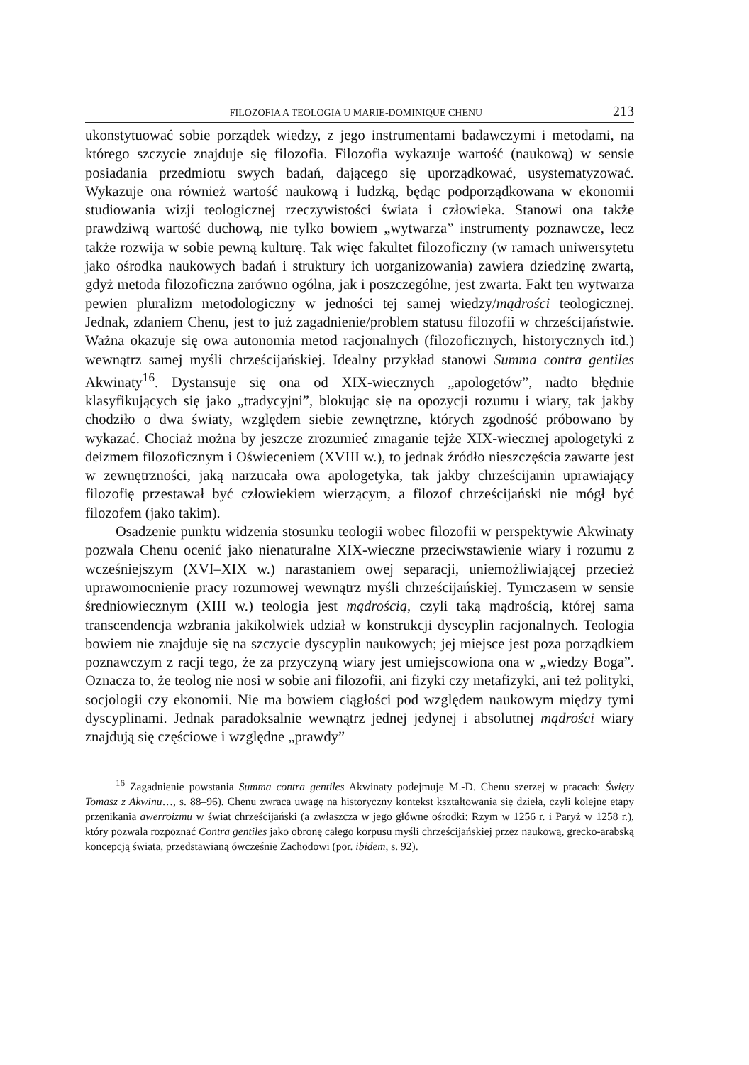FILOZOFIA A TEOLOGIA U MARIE-DOMINIQUE CHENU 213
ukonstytuować sobie porządek wiedzy, z jego instrumentami badawczymi i metodami, na którego szczycie znajduje się filozofia. Filozofia wykazuje wartość (naukową) w sensie posiadania przedmiotu swych badań, dającego się uporządkować, usystematyzować. Wykazuje ona również wartość naukową i ludzką, będąc podporządkowana w ekonomii studiowania wizji teologicznej rzeczywistości świata i człowieka. Stanowi ona także prawdziwą wartość duchową, nie tylko bowiem „wytwarza” instrumenty poznawcze, lecz także rozwija w sobie pewną kulturę. Tak więc fakultet filozoficzny (w ramach uniwersytetu jako ośrodka naukowych badań i struktury ich uorganizowania) zawiera dziedzinę zwartą, gdyż metoda filozoficzna zarówno ogólna, jak i poszczególne, jest zwarta. Fakt ten wytwarza pewien pluralizm metodologiczny w jedności tej samej wiedzy/mądrości teologicznej. Jednak, zdaniem Chenu, jest to już zagadnienie/problem statusu filozofii w chrześcijaństwie. Ważna okazuje się owa autonomia metod racjonalnych (filozoficznych, historycznych itd.) wewnątrz samej myśli chrześcijańskiej. Idealny przykład stanowi Summa contra gentiles Akwinaty<sup>16</sup>. Dystansuje się ona od XIX-wiecznych „apologetów”, nadto błędnie klasyfikujących się jako „tradycyjni”, blokując się na opozycji rozumu i wiary, tak jakby chodziło o dwa światy, względem siebie zewnętrzne, których zgodność próbowano by wykazać. Chociaż można by jeszcze zrozumieć zmaganie tejże XIX-wiecznej apologetyki z deizmem filozoficznym i Oświeceniem (XVIII w.), to jednak źródło nieszczęścia zawarte jest w zewnętrzności, jaką narzucała owa apologetyka, tak jakby chrześcijanin uprawiający filozofię przestawał być człowiekiem wierzącym, a filozof chrześcijański nie mógł być filozofem (jako takim).
Osadzenie punktu widzenia stosunku teologii wobec filozofii w perspektywie Akwinaty pozwala Chenu ocenić jako nienaturalne XIX-wieczne przeciwstawienie wiary i rozumu z wcześniejszym (XVI–XIX w.) narastaniem owej separacji, uniemożliwiającej przecież uprawomocnienie pracy rozumowej wewnątrz myśli chrześcijańskiej. Tymczasem w sensie średniowiecznym (XIII w.) teologia jest mądrością, czyli taką mądrością, której sama transcendencja wzbrania jakikolwiek udział w konstrukcji dyscyplin racjonalnych. Teologia bowiem nie znajduje się na szczycie dyscyplin naukowych; jej miejsce jest poza porządkiem poznawczym z racji tego, że za przyczyną wiary jest umiejscowiona ona w „wiedzy Boga”. Oznacza to, że teolog nie nosi w sobie ani filozofii, ani fizyki czy metafizyki, ani też polityki, socjologii czy ekonomii. Nie ma bowiem ciągłości pod względem naukowym między tymi dyscyplinami. Jednak paradoksalnie wewnątrz jednej jedynej i absolutnej mądrości wiary znajdują się częściowe i względne „prawdy”
<sup>16</sup> Zagadnienie powstania Summa contra gentiles Akwinaty podejmuje M.-D. Chenu szerzej w pracach: Święty Tomasz z Akwinu…, s. 88–96). Chenu zwraca uwagę na historyczny kontekst kształtowania się dzieła, czyli kolejne etapy przenikania awerroizmu w świat chrześcijański (a zwłaszcza w jego główne ośrodki: Rzym w 1256 r. i Paryż w 1258 r.), który pozwala rozpoznać Contra gentiles jako obronę całego korpusu myśli chrześcijańskiej przez naukową, grecko-arabską koncepcją świata, przedstawianą ówcześnie Zachodowi (por. ibidem, s. 92).